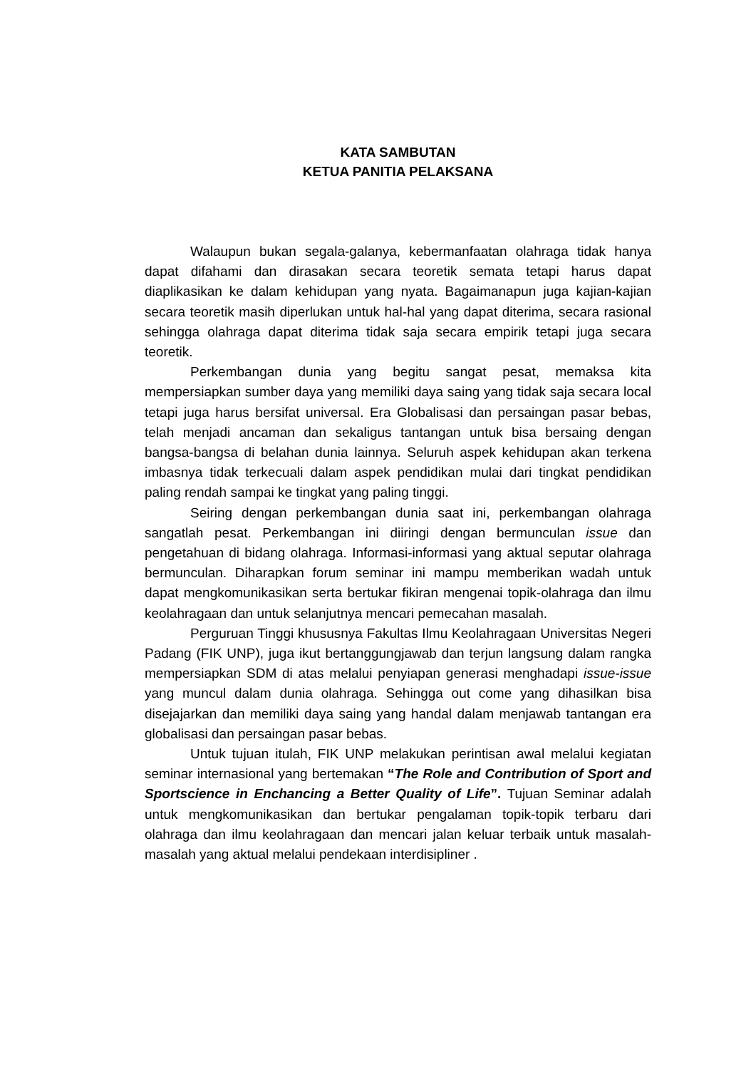KATA SAMBUTAN
KETUA PANITIA PELAKSANA
Walaupun bukan segala-galanya, kebermanfaatan olahraga tidak hanya dapat difahami dan dirasakan secara teoretik semata tetapi harus dapat diaplikasikan ke dalam kehidupan yang nyata. Bagaimanapun juga kajian-kajian secara teoretik masih diperlukan untuk hal-hal yang dapat diterima, secara rasional sehingga olahraga dapat diterima tidak saja secara empirik tetapi juga secara teoretik.
Perkembangan dunia yang begitu sangat pesat, memaksa kita mempersiapkan sumber daya yang memiliki daya saing yang tidak saja secara local tetapi juga harus bersifat universal. Era Globalisasi dan persaingan pasar bebas, telah menjadi ancaman dan sekaligus tantangan untuk bisa bersaing dengan bangsa-bangsa di belahan dunia lainnya. Seluruh aspek kehidupan akan terkena imbasnya tidak terkecuali dalam aspek pendidikan mulai dari tingkat pendidikan paling rendah sampai ke tingkat yang paling tinggi.
Seiring dengan perkembangan dunia saat ini, perkembangan olahraga sangatlah pesat. Perkembangan ini diiringi dengan bermunculan issue dan pengetahuan di bidang olahraga. Informasi-informasi yang aktual seputar olahraga bermunculan. Diharapkan forum seminar ini mampu memberikan wadah untuk dapat mengkomunikasikan serta bertukar fikiran mengenai topik-olahraga dan ilmu keolahragaan dan untuk selanjutnya mencari pemecahan masalah.
Perguruan Tinggi khususnya Fakultas Ilmu Keolahragaan Universitas Negeri Padang (FIK UNP), juga ikut bertanggungjawab dan terjun langsung dalam rangka mempersiapkan SDM di atas melalui penyiapan generasi menghadapi issue-issue yang muncul dalam dunia olahraga. Sehingga out come yang dihasilkan bisa disejajarkan dan memiliki daya saing yang handal dalam menjawab tantangan era globalisasi dan persaingan pasar bebas.
Untuk tujuan itulah, FIK UNP melakukan perintisan awal melalui kegiatan seminar internasional yang bertemakan “The Role and Contribution of Sport and Sportscience in Enchancing a Better Quality of Life”. Tujuan Seminar adalah untuk mengkomunikasikan dan bertukar pengalaman topik-topik terbaru dari olahraga dan ilmu keolahragaan dan mencari jalan keluar terbaik untuk masalah-masalah yang aktual melalui pendekaan interdisipliner .